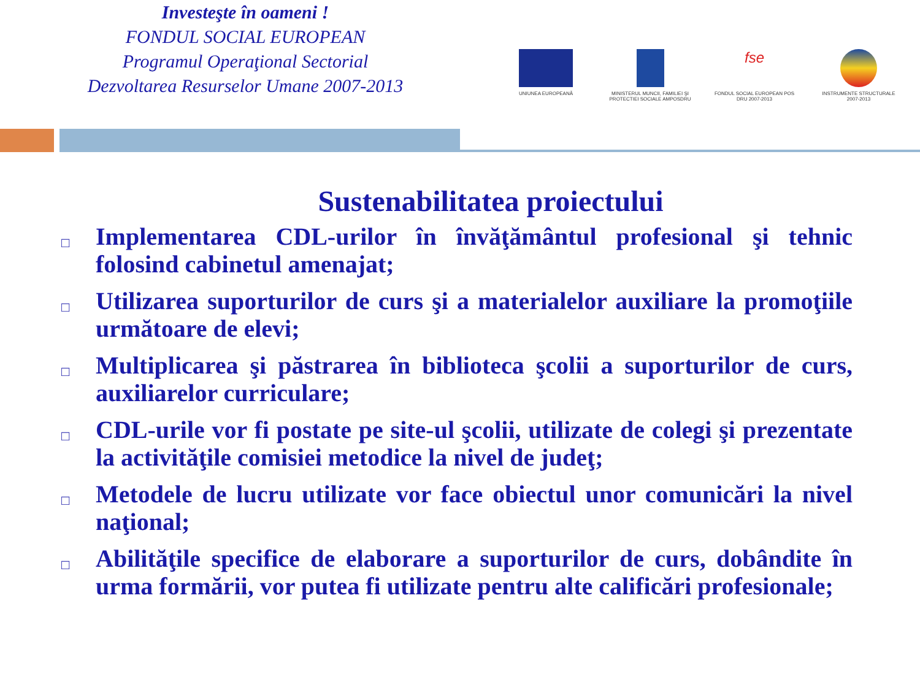Investeşte în oameni !
FONDUL SOCIAL EUROPEAN
Programul Operaţional Sectorial
Dezvoltarea Resurselor Umane 2007-2013
UNIUNEA EUROPEANĂ MINISTERUL MUNCII, FAMILIEI ŞI PROTECTIEI SOCIALE AMPOSDRU
fse
FONDUL SOCIAL EUROPEAN POS DRU 2007-2013
INSTRUMENTE STRUCTURALE 2007-2013
Sustenabilitatea proiectului
□ Implementarea CDL-urilor în învăţământul profesional şi tehnic folosind cabinetul amenajat;
□ Utilizarea suporturilor de curs şi a materialelor auxiliare la promoţiile următoare de elevi;
□ Multiplicarea şi păstrarea în biblioteca şcolii a suporturilor de curs, auxiliarelor curriculare;
□ CDL-urile vor fi postate pe site-ul şcolii, utilizate de colegi şi prezentate la activităţile comisiei metodice la nivel de judeţ;
□ Metodele de lucru utilizate vor face obiectul unor comunicări la nivel naţional;
□ Abilităţile specifice de elaborare a suporturilor de curs, dobândite în urma formării, vor putea fi utilizate pentru alte calificări profesionale;